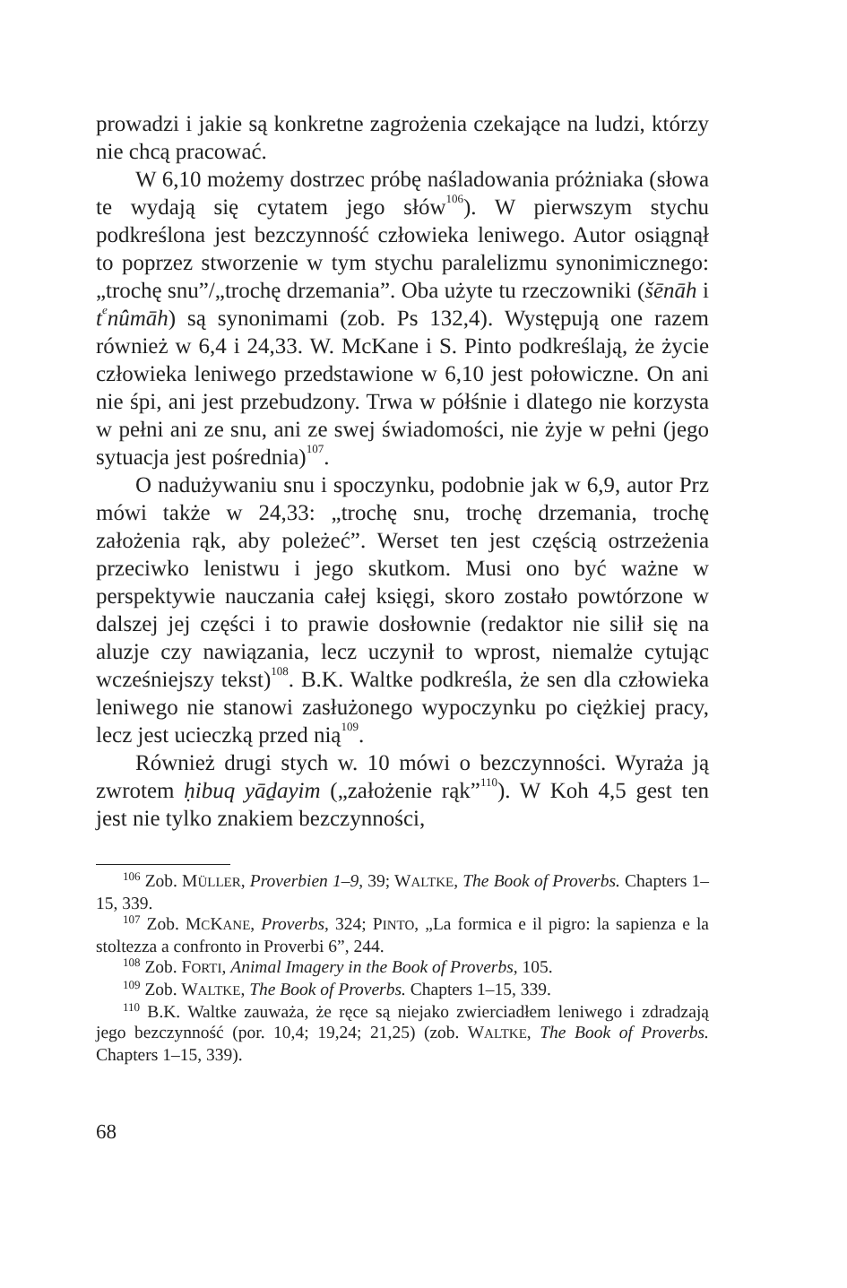prowadzi i jakie są konkretne zagrożenia czekające na ludzi, którzy nie chcą pracować.
W 6,10 możemy dostrzec próbę naśladowania próżniaka (słowa te wydają się cytatem jego słów<sup>106</sup>). W pierwszym stychu podkreślona jest bezczynność człowieka leniwego. Autor osiągnął to poprzez stworzenie w tym stychu paralelizmu synonimicznego: „trochę snu”/„trochę drzemania”. Oba użyte tu rzeczowniki (šēnāh i t<sup>e</sup>nûmāh) są synonimami (zob. Ps 132,4). Występują one razem również w 6,4 i 24,33. W. McKane i S. Pinto podkreślają, że życie człowieka leniwego przedstawione w 6,10 jest połowiczne. On ani nie śpi, ani jest przebudzony. Trwa w półśnie i dlatego nie korzysta w pełni ani ze snu, ani ze swej świadomości, nie żyje w pełni (jego sytuacja jest pośrednia)<sup>107</sup>.
O nadużywaniu snu i spoczynku, podobnie jak w 6,9, autor Prz mówi także w 24,33: „trochę snu, trochę drzemania, trochę założenia rąk, aby poleżeć”. Werset ten jest częścią ostrzeżenia przeciwko lenistwu i jego skutkom. Musi ono być ważne w perspektywie nauczania całej księgi, skoro zostało powtórzone w dalszej jej części i to prawie dosłownie (redaktor nie silił się na aluzje czy nawiązania, lecz uczynił to wprost, niemalże cytując wcześniejszy tekst)<sup>108</sup>. B.K. Waltke podkreśla, że sen dla człowieka leniwego nie stanowi zasłużonego wypoczynku po ciężkiej pracy, lecz jest ucieczką przed nią<sup>109</sup>.
Również drugi stych w. 10 mówi o bezczynności. Wyraża ją zwrotem ḥibuq yāḏayim („założenie rąk”<sup>110</sup>). W Koh 4,5 gest ten jest nie tylko znakiem bezczynności,
<sup>106</sup> Zob. MÜLLER, Proverbien 1–9, 39; WALTKE, The Book of Proverbs. Chapters 1–15, 339.
<sup>107</sup> Zob. MCKANE, Proverbs, 324; PINTO, „La formica e il pigro: la sapienza e la stoltezza a confronto in Proverbi 6”, 244.
<sup>108</sup> Zob. FORTI, Animal Imagery in the Book of Proverbs, 105.
<sup>109</sup> Zob. WALTKE, The Book of Proverbs. Chapters 1–15, 339.
<sup>110</sup> B.K. Waltke zauważa, że ręce są niejako zwierciadłem leniwego i zdradzają jego bezczynność (por. 10,4; 19,24; 21,25) (zob. WALTKE, The Book of Proverbs. Chapters 1–15, 339).
68